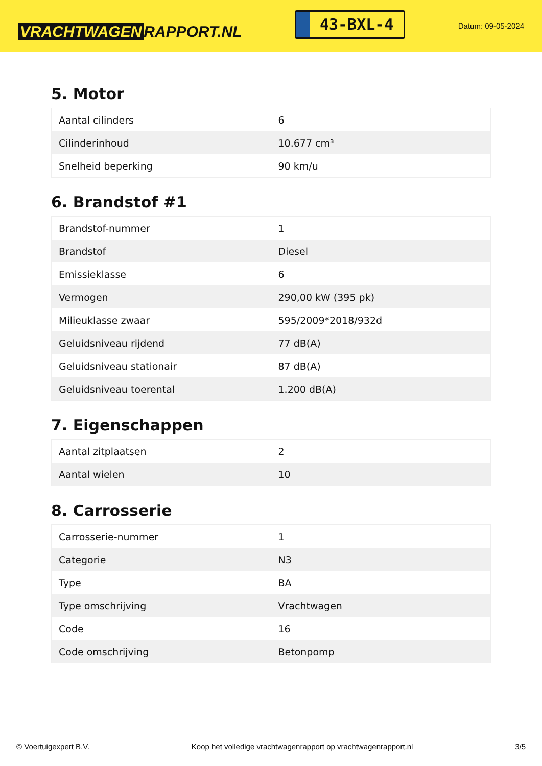VRACHTWAGEN RAPPORT.NL
43-BXL-4
Datum: 09-05-2024
5. Motor
| Aantal cilinders | 6 |
| Cilinderinhoud | 10.677 cm³ |
| Snelheid beperking | 90 km/u |
6. Brandstof #1
| Brandstof-nummer | 1 |
| Brandstof | Diesel |
| Emissieklasse | 6 |
| Vermogen | 290,00 kW (395 pk) |
| Milieuklasse zwaar | 595/2009*2018/932d |
| Geluidsniveau rijdend | 77 dB(A) |
| Geluidsniveau stationair | 87 dB(A) |
| Geluidsniveau toerental | 1.200 dB(A) |
7. Eigenschappen
| Aantal zitplaatsen | 2 |
| Aantal wielen | 10 |
8. Carrosserie
| Carrosserie-nummer | 1 |
| Categorie | N3 |
| Type | BA |
| Type omschrijving | Vrachtwagen |
| Code | 16 |
| Code omschrijving | Betonpomp |
© Voertuigexpert B.V. Koop het volledige vrachtwagenrapport op vrachtwagenrapport.nl 3/5